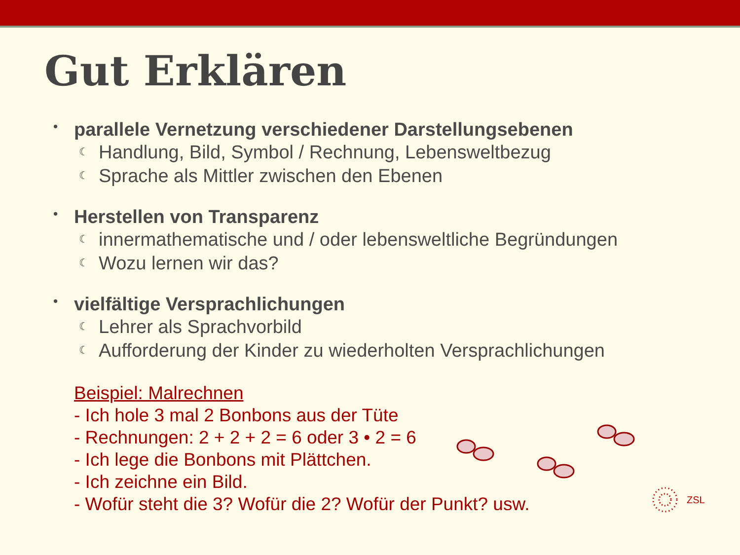Gut Erklären
• parallele Vernetzung verschiedener Darstellungsebenen
☾ Handlung, Bild, Symbol / Rechnung, Lebensweltbezug
☾ Sprache als Mittler zwischen den Ebenen
• Herstellen von Transparenz
☾ innermathematische und / oder lebensweltliche Begründungen
☾ Wozu lernen wir das?
• vielfältige Versprachlichungen
☾ Lehrer als Sprachvorbild
☾ Aufforderung der Kinder zu wiederholten Versprachlichungen
Beispiel: Malrechnen
- Ich hole 3 mal 2 Bonbons aus der Tüte
- Rechnungen: 2 + 2 + 2 = 6 oder 3 • 2 = 6
- Ich lege die Bonbons mit Plättchen.
- Ich zeichne ein Bild.
- Wofür steht die 3? Wofür die 2? Wofür der Punkt? usw.
ZSL